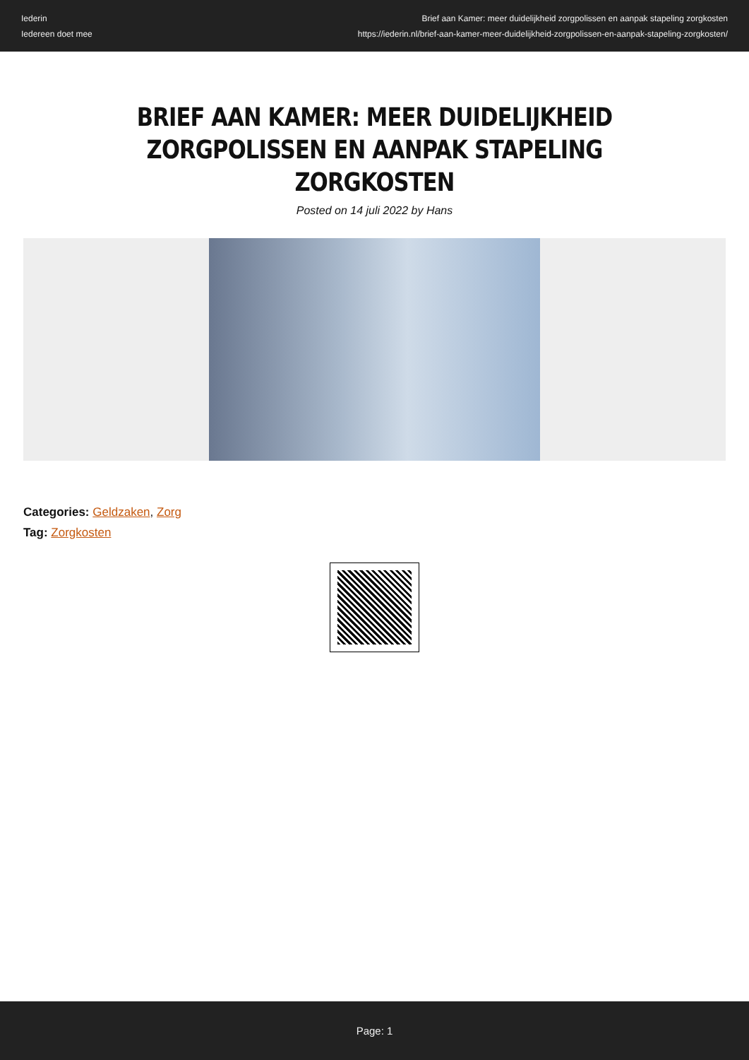Iederin
Iedereen doet mee
Brief aan Kamer: meer duidelijkheid zorgpolissen en aanpak stapeling zorgkosten
https://iederin.nl/brief-aan-kamer-meer-duidelijkheid-zorgpolissen-en-aanpak-stapeling-zorgkosten/
BRIEF AAN KAMER: MEER DUIDELIJKHEID ZORGPOLISSEN EN AANPAK STAPELING ZORGKOSTEN
Posted on 14 juli 2022 by Hans
Categories: Geldzaken, Zorg
Tag: Zorgkosten
Page: 1